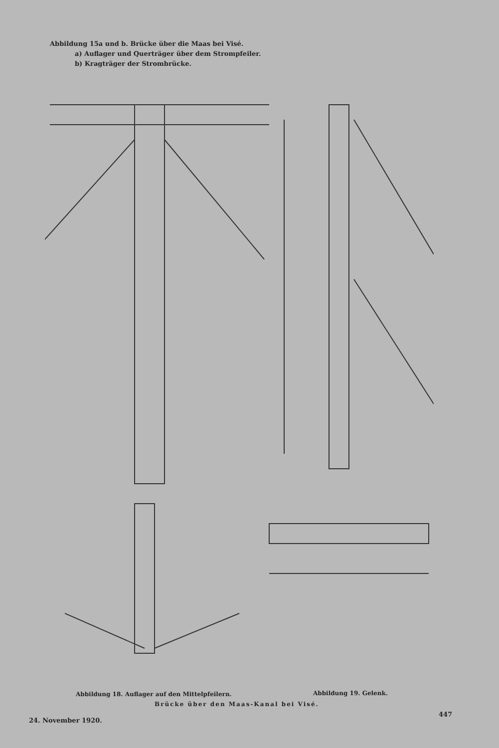Abbildung 15a und b. Brücke über die Maas bei Visé.
a) Auflager und Querträger über dem Strompfeiler.
b) Kragträger der Strombrücke.
Abbildung 18. Auflager auf den Mittelpfeilern.
Abbildung 19. Gelenk.
Brücke über den Maas-Kanal bei Visé.
24. November 1920.
447